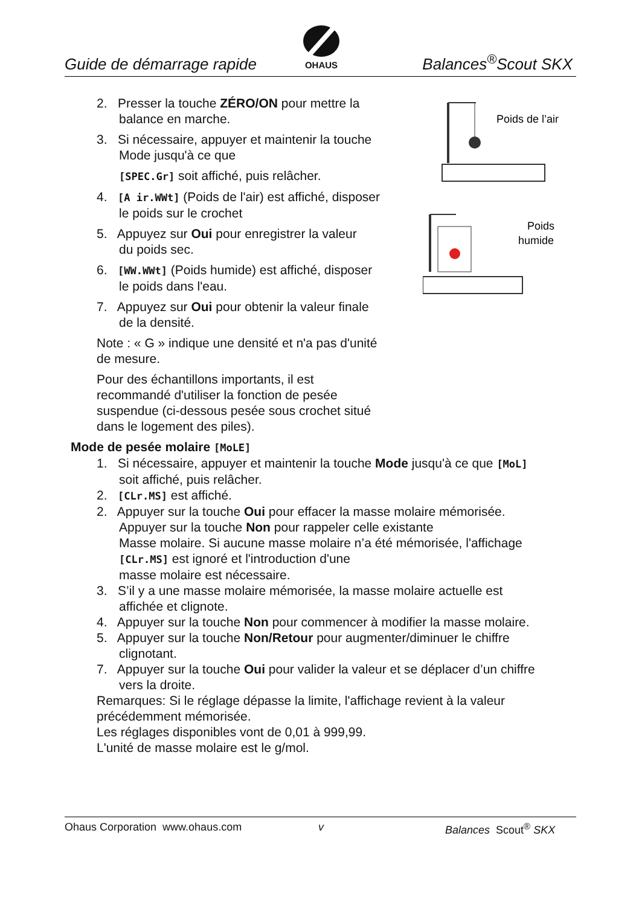Guide de démarrage rapide
OHAUS
Balances<sup>®</sup>Scout SKX
Poids de l’air
Poids
humide
2. Presser la touche ZÉRO/ON pour mettre la
balance en marche.
3. Si nécessaire, appuyer et maintenir la touche
Mode jusqu'à ce que
[SPEC.Gr] soit affiché, puis relâcher.
4. [A ir.WWt] (Poids de l'air) est affiché, disposer
le poids sur le crochet
5. Appuyez sur Oui pour enregistrer la valeur
du poids sec.
6. [WW.WWt] (Poids humide) est affiché, disposer
le poids dans l'eau.
7. Appuyez sur Oui pour obtenir la valeur finale
de la densité.
Note : « G » indique une densité et n'a pas d'unité
de mesure.
Pour des échantillons importants, il est
recommandé d'utiliser la fonction de pesée
suspendue (ci-dessous pesée sous crochet situé
dans le logement des piles).
Mode de pesée molaire [MoLE]
1. Si nécessaire, appuyer et maintenir la touche Mode jusqu'à ce que [MoL]
soit affiché, puis relâcher.
2. [CLr.MS] est affiché.
2. Appuyer sur la touche Oui pour effacer la masse molaire mémorisée.
Appuyer sur la touche Non pour rappeler celle existante
Masse molaire. Si aucune masse molaire n’a été mémorisée, l'affichage
[CLr.MS] est ignoré et l'introduction d'une
masse molaire est nécessaire.
3. S’il y a une masse molaire mémorisée, la masse molaire actuelle est
affichée et clignote.
4. Appuyer sur la touche Non pour commencer à modifier la masse molaire.
5. Appuyer sur la touche Non/Retour pour augmenter/diminuer le chiffre
clignotant.
7. Appuyer sur la touche Oui pour valider la valeur et se déplacer d’un chiffre
vers la droite.
Remarques: Si le réglage dépasse la limite, l'affichage revient à la valeur
précédemment mémorisée.
Les réglages disponibles vont de 0,01 à 999,99.
L'unité de masse molaire est le g/mol.
Ohaus Corporation www.ohaus.com v Balances Scout<sup>®</sup> SKX